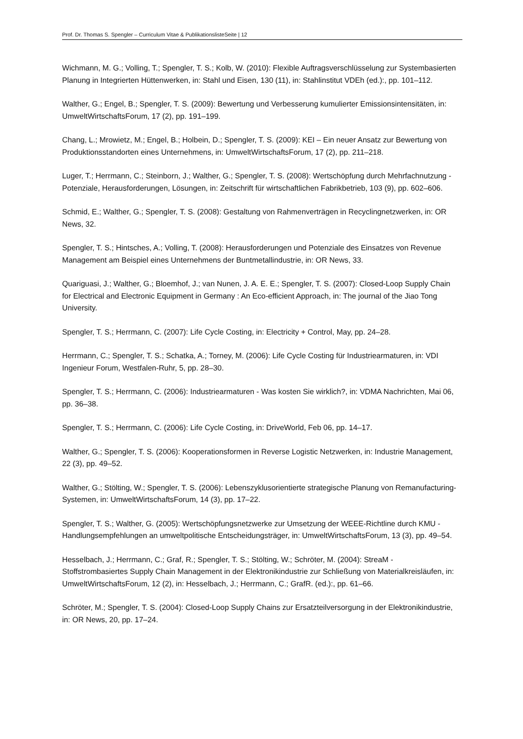Prof. Dr. Thomas S. Spengler – Curriculum Vitae & PublikationslisteSeite | 12
Wichmann, M. G.; Volling, T.; Spengler, T. S.; Kolb, W. (2010): Flexible Auftragsverschlüsselung zur Systembasierten Planung in Integrierten Hüttenwerken, in: Stahl und Eisen, 130 (11), in: Stahlinstitut VDEh (ed.):, pp. 101–112.
Walther, G.; Engel, B.; Spengler, T. S. (2009): Bewertung und Verbesserung kumulierter Emissionsin­tensitäten, in: UmweltWirtschaftsForum, 17 (2), pp. 191–199.
Chang, L.; Mrowietz, M.; Engel, B.; Holbein, D.; Spengler, T. S. (2009): KEI – Ein neuer Ansatz zur Be­wertung von Produktionsstandorten eines Unternehmens, in: UmweltWirtschaftsForum, 17 (2), pp. 211–218.
Luger, T.; Herrmann, C.; Steinborn, J.; Walther, G.; Spengler, T. S. (2008): Wertschöpfung durch Mehrfachnutzung - Potenziale, Herausforderungen, Lösungen, in: Zeitschrift für wirtschaftlichen Fab­rikbetrieb, 103 (9), pp. 602–606.
Schmid, E.; Walther, G.; Spengler, T. S. (2008): Gestaltung von Rahmenverträgen in Recyclingnetzwer­ken, in: OR News, 32.
Spengler, T. S.; Hintsches, A.; Volling, T. (2008): Herausforderungen und Potenziale des Einsatzes von Revenue Management am Beispiel eines Unternehmens der Buntmetallindustrie, in: OR News, 33.
Quariguasi, J.; Walther, G.; Bloemhof, J.; van Nunen, J. A. E. E.; Spengler, T. S. (2007): Closed-Loop Supply Chain for Electrical and Electronic Equipment in Germany : An Eco-efficient Approach, in: The journal of the Jiao Tong University.
Spengler, T. S.; Herrmann, C. (2007): Life Cycle Costing, in: Electricity + Control, May, pp. 24–28.
Herrmann, C.; Spengler, T. S.; Schatka, A.; Torney, M. (2006): Life Cycle Costing für Industriearmatu­ren, in: VDI Ingenieur Forum, Westfalen-Ruhr, 5, pp. 28–30.
Spengler, T. S.; Herrmann, C. (2006): Industriearmaturen - Was kosten Sie wirklich?, in: VDMA Nach­richten, Mai 06, pp. 36–38.
Spengler, T. S.; Herrmann, C. (2006): Life Cycle Costing, in: DriveWorld, Feb 06, pp. 14–17.
Walther, G.; Spengler, T. S. (2006): Kooperationsformen in Reverse Logistic Netzwerken, in: Industrie Management, 22 (3), pp. 49–52.
Walther, G.; Stölting, W.; Spengler, T. S. (2006): Lebenszyklusorientierte strategische Planung von Remanufacturing-Systemen, in: UmweltWirtschaftsForum, 14 (3), pp. 17–22.
Spengler, T. S.; Walther, G. (2005): Wertschöpfungsnetzwerke zur Umsetzung der WEEE-Richtline durch KMU - Handlungsempfehlungen an umweltpolitische Entscheidungsträger, in: UmweltWirt­schaftsForum, 13 (3), pp. 49–54.
Hesselbach, J.; Herrmann, C.; Graf, R.; Spengler, T. S.; Stölting, W.; Schröter, M. (2004): StreaM - Stoffstrombasiertes Supply Chain Management in der Elektronikindustrie zur Schließung von Materi­alkreisläufen, in: UmweltWirtschaftsForum, 12 (2), in: Hesselbach, J.; Herrmann, C.; GrafR. (ed.):, pp. 61–66.
Schröter, M.; Spengler, T. S. (2004): Closed-Loop Supply Chains zur Ersatzteilversorgung in der Elekt­ronikindustrie, in: OR News, 20, pp. 17–24.